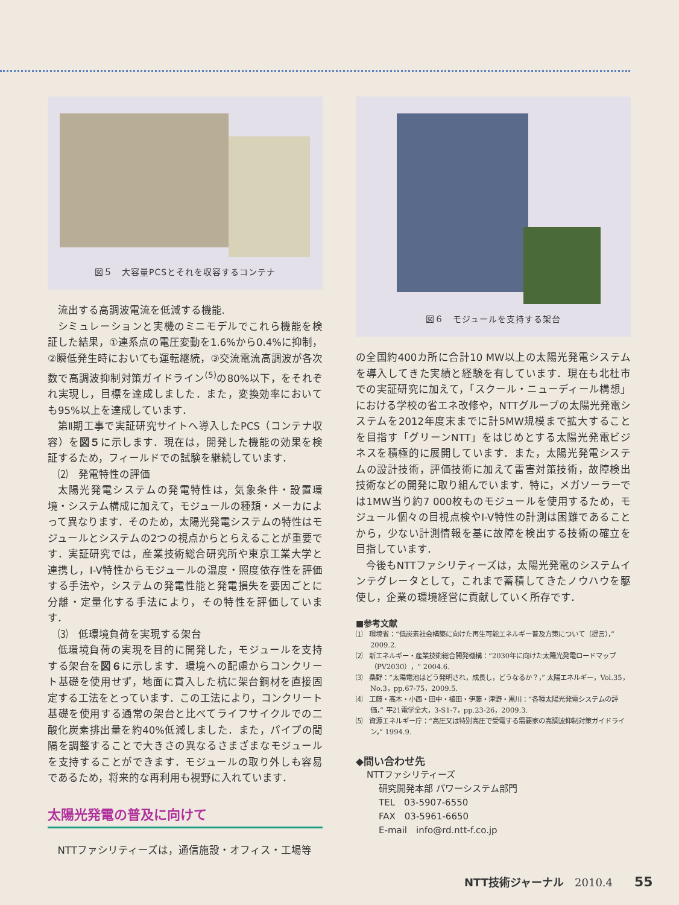図５　大容量PCSとそれを収容するコンテナ
流出する高調波電流を低減する機能.
シミュレーションと実機のミニモデルでこれら機能を検証した結果，①連系点の電圧変動を1.6%から0.4%に抑制，②瞬低発生時においても運転継続，③交流電流高調波が各次数で高調波抑制対策ガイドライン<sup>(5)</sup>の80%以下，をそれぞれ実現し，目標を達成しました．また，変換効率においても95%以上を達成しています．
第Ⅱ期工事で実証研究サイトへ導入したPCS（コンテナ収容）を図５に示します．現在は，開発した機能の効果を検証するため，フィールドでの試験を継続しています．
⑵　発電特性の評価
太陽光発電システムの発電特性は，気象条件・設置環境・システム構成に加えて，モジュールの種類・メーカによって異なります．そのため，太陽光発電システムの特性はモジュールとシステムの2つの視点からとらえることが重要です．実証研究では，産業技術総合研究所や東京工業大学と連携し，I-V特性からモジュールの温度・照度依存性を評価する手法や，システムの発電性能と発電損失を要因ごとに分離・定量化する手法により，その特性を評価しています．
⑶　低環境負荷を実現する架台
低環境負荷の実現を目的に開発した，モジュールを支持する架台を図６に示します．環境への配慮からコンクリート基礎を使用せず，地面に貫入した杭に架台鋼材を直接固定する工法をとっています．この工法により，コンクリート基礎を使用する通常の架台と比べてライフサイクルでの二酸化炭素排出量を約40%低減しました．また，パイプの間隔を調整することで大きさの異なるさまざまなモジュールを支持することができます．モジュールの取り外しも容易であるため，将来的な再利用も視野に入れています．
太陽光発電の普及に向けて
NTTファシリティーズは，通信施設・オフィス・工場等
図６　モジュールを支持する架台
の全国約400カ所に合計10 MW以上の太陽光発電システムを導入してきた実績と経験を有しています．現在も北杜市での実証研究に加えて，「スクール・ニューディール構想」における学校の省エネ改修や，NTTグループの太陽光発電システムを2012年度末までに計5MW規模まで拡大することを目指す「グリーンNTT」をはじめとする太陽光発電ビジネスを積極的に展開しています．また，太陽光発電システムの設計技術，評価技術に加えて雷害対策技術，故障検出技術などの開発に取り組んでいます．特に，メガソーラーでは1MW当り約7 000枚ものモジュールを使用するため，モジュール個々の目視点検やI-V特性の計測は困難であることから，少ない計測情報を基に故障を検出する技術の確立を目指しています．
今後もNTTファシリティーズは，太陽光発電のシステムインテグレータとして，これまで蓄積してきたノウハウを駆使し，企業の環境経営に貢献していく所存です．
■参考文献
⑴　環境省：“低炭素社会構築に向けた再生可能エネルギー普及方策について（提言），” 2009.2.
⑵　新エネルギー・産業技術総合開発機構：“2030年に向けた太陽光発電ロードマップ（PV2030），” 2004.6.
⑶　桑野：“太陽電池はどう発明され，成長し，どうなるか？，” 太陽エネルギー，Vol.35，No.3，pp.67-75，2009.5.
⑷　工藤・高木・小西・田中・植田・伊藤・津野・黒川：“各種太陽光発電システムの評価，” 平21電学全大，3-S1-7，pp.23-26，2009.3.
⑸　資源エネルギー庁：“高圧又は特別高圧で受電する需要家の高調波抑制対策ガイドライン，” 1994.9.
◆問い合わせ先
NTTファシリティーズ
研究開発本部 パワーシステム部門
TEL　03-5907-6550
FAX　03-5961-6650
E-mail　info@rd.ntt-f.co.jp
NTT技術ジャーナル　2010.4　　55